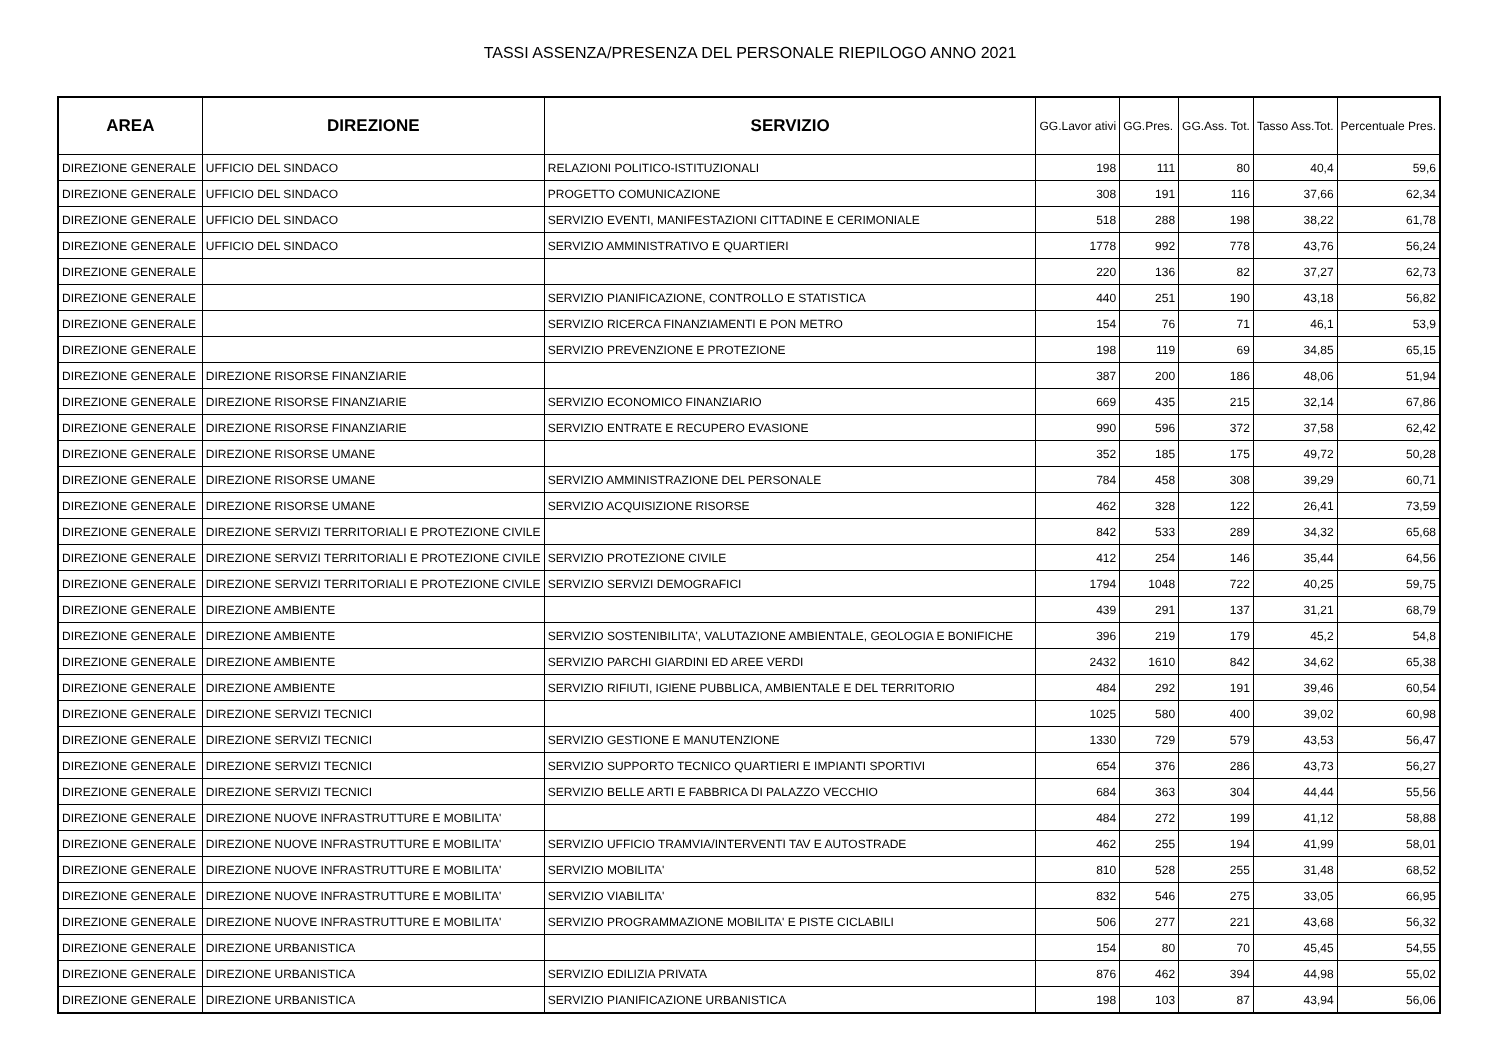TASSI ASSENZA/PRESENZA DEL PERSONALE RIEPILOGO ANNO 2021
| AREA | DIREZIONE | SERVIZIO | GG.Lavor ativi | GG.Pres. | GG.Ass. Tot. | Tasso Ass.Tot. | Percentuale Pres. |
| --- | --- | --- | --- | --- | --- | --- | --- |
| DIREZIONE GENERALE | UFFICIO DEL SINDACO | RELAZIONI POLITICO-ISTITUZIONALI | 198 | 111 | 80 | 40,4 | 59,6 |
| DIREZIONE GENERALE | UFFICIO DEL SINDACO | PROGETTO COMUNICAZIONE | 308 | 191 | 116 | 37,66 | 62,34 |
| DIREZIONE GENERALE | UFFICIO DEL SINDACO | SERVIZIO EVENTI, MANIFESTAZIONI CITTADINE E CERIMONIALE | 518 | 288 | 198 | 38,22 | 61,78 |
| DIREZIONE GENERALE | UFFICIO DEL SINDACO | SERVIZIO AMMINISTRATIVO E QUARTIERI | 1778 | 992 | 778 | 43,76 | 56,24 |
| DIREZIONE GENERALE | | | 220 | 136 | 82 | 37,27 | 62,73 |
| DIREZIONE GENERALE | | SERVIZIO PIANIFICAZIONE, CONTROLLO E STATISTICA | 440 | 251 | 190 | 43,18 | 56,82 |
| DIREZIONE GENERALE | | SERVIZIO RICERCA FINANZIAMENTI E PON METRO | 154 | 76 | 71 | 46,1 | 53,9 |
| DIREZIONE GENERALE | | SERVIZIO PREVENZIONE E PROTEZIONE | 198 | 119 | 69 | 34,85 | 65,15 |
| DIREZIONE GENERALE | DIREZIONE RISORSE FINANZIARIE | | 387 | 200 | 186 | 48,06 | 51,94 |
| DIREZIONE GENERALE | DIREZIONE RISORSE FINANZIARIE | SERVIZIO ECONOMICO FINANZIARIO | 669 | 435 | 215 | 32,14 | 67,86 |
| DIREZIONE GENERALE | DIREZIONE RISORSE FINANZIARIE | SERVIZIO ENTRATE E RECUPERO EVASIONE | 990 | 596 | 372 | 37,58 | 62,42 |
| DIREZIONE GENERALE | DIREZIONE RISORSE UMANE | | 352 | 185 | 175 | 49,72 | 50,28 |
| DIREZIONE GENERALE | DIREZIONE RISORSE UMANE | SERVIZIO AMMINISTRAZIONE DEL PERSONALE | 784 | 458 | 308 | 39,29 | 60,71 |
| DIREZIONE GENERALE | DIREZIONE RISORSE UMANE | SERVIZIO ACQUISIZIONE RISORSE | 462 | 328 | 122 | 26,41 | 73,59 |
| DIREZIONE GENERALE | DIREZIONE SERVIZI TERRITORIALI E PROTEZIONE CIVILE | | 842 | 533 | 289 | 34,32 | 65,68 |
| DIREZIONE GENERALE | DIREZIONE SERVIZI TERRITORIALI E PROTEZIONE CIVILE | SERVIZIO PROTEZIONE CIVILE | 412 | 254 | 146 | 35,44 | 64,56 |
| DIREZIONE GENERALE | DIREZIONE SERVIZI TERRITORIALI E PROTEZIONE CIVILE | SERVIZIO SERVIZI DEMOGRAFICI | 1794 | 1048 | 722 | 40,25 | 59,75 |
| DIREZIONE GENERALE | DIREZIONE AMBIENTE | | 439 | 291 | 137 | 31,21 | 68,79 |
| DIREZIONE GENERALE | DIREZIONE AMBIENTE | SERVIZIO SOSTENIBILITA', VALUTAZIONE AMBIENTALE, GEOLOGIA E BONIFICHE | 396 | 219 | 179 | 45,2 | 54,8 |
| DIREZIONE GENERALE | DIREZIONE AMBIENTE | SERVIZIO PARCHI GIARDINI ED AREE VERDI | 2432 | 1610 | 842 | 34,62 | 65,38 |
| DIREZIONE GENERALE | DIREZIONE AMBIENTE | SERVIZIO RIFIUTI, IGIENE PUBBLICA, AMBIENTALE E DEL TERRITORIO | 484 | 292 | 191 | 39,46 | 60,54 |
| DIREZIONE GENERALE | DIREZIONE SERVIZI TECNICI | | 1025 | 580 | 400 | 39,02 | 60,98 |
| DIREZIONE GENERALE | DIREZIONE SERVIZI TECNICI | SERVIZIO GESTIONE E MANUTENZIONE | 1330 | 729 | 579 | 43,53 | 56,47 |
| DIREZIONE GENERALE | DIREZIONE SERVIZI TECNICI | SERVIZIO SUPPORTO TECNICO QUARTIERI E IMPIANTI SPORTIVI | 654 | 376 | 286 | 43,73 | 56,27 |
| DIREZIONE GENERALE | DIREZIONE SERVIZI TECNICI | SERVIZIO BELLE ARTI E FABBRICA DI PALAZZO VECCHIO | 684 | 363 | 304 | 44,44 | 55,56 |
| DIREZIONE GENERALE | DIREZIONE NUOVE INFRASTRUTTURE E MOBILITA' | | 484 | 272 | 199 | 41,12 | 58,88 |
| DIREZIONE GENERALE | DIREZIONE NUOVE INFRASTRUTTURE E MOBILITA' | SERVIZIO UFFICIO TRAMVIA/INTERVENTI TAV E AUTOSTRADE | 462 | 255 | 194 | 41,99 | 58,01 |
| DIREZIONE GENERALE | DIREZIONE NUOVE INFRASTRUTTURE E MOBILITA' | SERVIZIO MOBILITA' | 810 | 528 | 255 | 31,48 | 68,52 |
| DIREZIONE GENERALE | DIREZIONE NUOVE INFRASTRUTTURE E MOBILITA' | SERVIZIO VIABILITA' | 832 | 546 | 275 | 33,05 | 66,95 |
| DIREZIONE GENERALE | DIREZIONE NUOVE INFRASTRUTTURE E MOBILITA' | SERVIZIO PROGRAMMAZIONE MOBILITA' E PISTE CICLABILI | 506 | 277 | 221 | 43,68 | 56,32 |
| DIREZIONE GENERALE | DIREZIONE URBANISTICA | | 154 | 80 | 70 | 45,45 | 54,55 |
| DIREZIONE GENERALE | DIREZIONE URBANISTICA | SERVIZIO EDILIZIA PRIVATA | 876 | 462 | 394 | 44,98 | 55,02 |
| DIREZIONE GENERALE | DIREZIONE URBANISTICA | SERVIZIO PIANIFICAZIONE URBANISTICA | 198 | 103 | 87 | 43,94 | 56,06 |